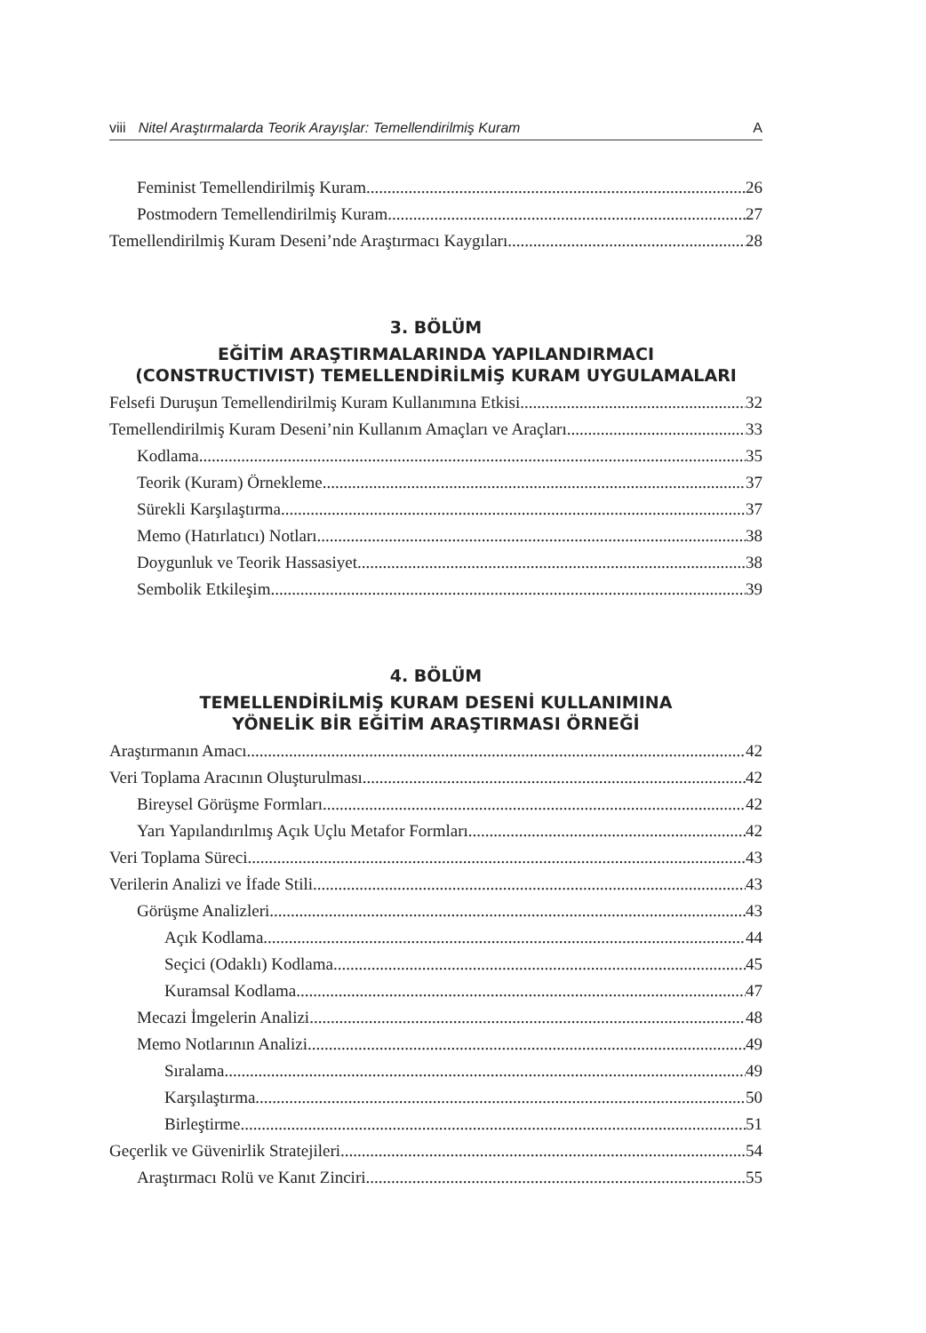viii Nitel Araştırmalarda Teorik Arayışlar: Temellendirilmiş Kuram A
Feminist Temellendirilmiş Kuram 26
Postmodern Temellendirilmiş Kuram 27
Temellendirilmiş Kuram Deseni’nde Araştırmacı Kaygıları 28
3. BÖLÜM
EĞİTİM ARAŞTIRMALARINDA YAPILANDIRMACI
(CONSTRUCTIVIST) TEMELLENDİRİLMİŞ KURAM UYGULAMALARI
Felsefi Duruşun Temellendirilmiş Kuram Kullanımına Etkisi 32
Temellendirilmiş Kuram Deseni’nin Kullanım Amaçları ve Araçları 33
Kodlama 35
Teorik (Kuram) Örnekleme 37
Sürekli Karşılaştırma 37
Memo (Hatırlatıcı) Notları 38
Doygunluk ve Teorik Hassasiyet 38
Sembolik Etkileşim 39
4. BÖLÜM
TEMELLENDİRİLMİŞ KURAM DESENİ KULLANIMINA
YÖNELİK BİR EĞİTİM ARAŞTIRMASI ÖRNEĞİ
Araştırmanın Amacı 42
Veri Toplama Aracının Oluşturulması 42
Bireysel Görüşme Formları 42
Yarı Yapılandırılmış Açık Uçlu Metafor Formları 42
Veri Toplama Süreci 43
Verilerin Analizi ve İfade Stili 43
Görüşme Analizleri 43
Açık Kodlama 44
Seçici (Odaklı) Kodlama 45
Kuramsal Kodlama 47
Mecazi İmgelerin Analizi 48
Memo Notlarının Analizi 49
Sıralama 49
Karşılaştırma 50
Birleştirme 51
Geçerlik ve Güvenirlik Stratejileri 54
Araştırmacı Rolü ve Kanıt Zinciri 55